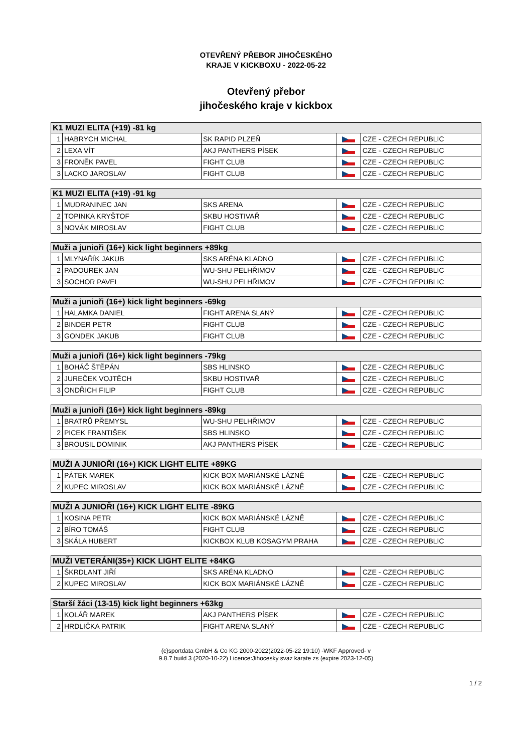OTEVŘENÝ PŘEBOR JIHOČESKÉHO
KRAJE V KICKBOXU - 2022-05-22
Otevřený přebor
jihočeského kraje v kickbox
| K1 MUZI ELITA (+19) -81 kg | | | | |
| --- | --- | --- | --- | --- |
| 1 | HABRYCH MICHAL | SK RAPID PLZEŇ | | CZE - CZECH REPUBLIC |
| 2 | LEXA VÍT | AKJ PANTHERS PÍSEK | | CZE - CZECH REPUBLIC |
| 3 | FRONĚK PAVEL | FIGHT CLUB | | CZE - CZECH REPUBLIC |
| 3 | LACKO JAROSLAV | FIGHT CLUB | | CZE - CZECH REPUBLIC |
| K1 MUZI ELITA (+19) -91 kg | | | | |
| --- | --- | --- | --- | --- |
| 1 | MUDRANINEC JAN | SKS ARENA | | CZE - CZECH REPUBLIC |
| 2 | TOPINKA KRYŠTOF | SKBU HOSTIVAŘ | | CZE - CZECH REPUBLIC |
| 3 | NOVÁK MIROSLAV | FIGHT CLUB | | CZE - CZECH REPUBLIC |
| Muži a junioři (16+) kick light beginners +89kg | | | | |
| --- | --- | --- | --- | --- |
| 1 | MLYNAŘÍK JAKUB | SKS ARÉNA KLADNO | | CZE - CZECH REPUBLIC |
| 2 | PADOUREK JAN | WU-SHU PELHŘIMOV | | CZE - CZECH REPUBLIC |
| 3 | SOCHOR PAVEL | WU-SHU PELHŘIMOV | | CZE - CZECH REPUBLIC |
| Muži a junioři (16+) kick light beginners -69kg | | | | |
| --- | --- | --- | --- | --- |
| 1 | HALAMKA DANIEL | FIGHT ARENA SLANÝ | | CZE - CZECH REPUBLIC |
| 2 | BINDER PETR | FIGHT CLUB | | CZE - CZECH REPUBLIC |
| 3 | GONDEK JAKUB | FIGHT CLUB | | CZE - CZECH REPUBLIC |
| Muži a junioři (16+) kick light beginners -79kg | | | | |
| --- | --- | --- | --- | --- |
| 1 | BOHÁČ ŠTĚPÁN | SBS HLINSKO | | CZE - CZECH REPUBLIC |
| 2 | JUREČEK VOJTĚCH | SKBU HOSTIVAŘ | | CZE - CZECH REPUBLIC |
| 3 | ONDŘICH FILIP | FIGHT CLUB | | CZE - CZECH REPUBLIC |
| Muži a junioři (16+) kick light beginners -89kg | | | | |
| --- | --- | --- | --- | --- |
| 1 | BRATRŮ PŘEMYSL | WU-SHU PELHŘIMOV | | CZE - CZECH REPUBLIC |
| 2 | PICEK FRANTIŠEK | SBS HLINSKO | | CZE - CZECH REPUBLIC |
| 3 | BROUSIL DOMINIK | AKJ PANTHERS PÍSEK | | CZE - CZECH REPUBLIC |
| MUŽI A JUNIOŘI (16+) KICK LIGHT ELITE +89KG | | | | |
| --- | --- | --- | --- | --- |
| 1 | PÁTEK MAREK | KICK BOX MARIÁNSKÉ LÁZNĚ | | CZE - CZECH REPUBLIC |
| 2 | KUPEC MIROSLAV | KICK BOX MARIÁNSKÉ LÁZNĚ | | CZE - CZECH REPUBLIC |
| MUŽI A JUNIOŘI (16+) KICK LIGHT ELITE -89KG | | | | |
| --- | --- | --- | --- | --- |
| 1 | KOSINA PETR | KICK BOX MARIÁNSKÉ LÁZNĚ | | CZE - CZECH REPUBLIC |
| 2 | BÍRO TOMÁŠ | FIGHT CLUB | | CZE - CZECH REPUBLIC |
| 3 | SKÁLA HUBERT | KICKBOX KLUB KOSAGYM PRAHA | | CZE - CZECH REPUBLIC |
| MUŽI VETERÁNI(35+) KICK LIGHT ELITE +84KG | | | | |
| --- | --- | --- | --- | --- |
| 1 | ŠKRDLANT JIŘÍ | SKS ARÉNA KLADNO | | CZE - CZECH REPUBLIC |
| 2 | KUPEC MIROSLAV | KICK BOX MARIÁNSKÉ LÁZNĚ | | CZE - CZECH REPUBLIC |
| Starší žáci (13-15) kick light beginners +63kg | | | | |
| --- | --- | --- | --- | --- |
| 1 | KOLÁŘ MAREK | AKJ PANTHERS PÍSEK | | CZE - CZECH REPUBLIC |
| 2 | HRDLIČKA PATRIK | FIGHT ARENA SLANÝ | | CZE - CZECH REPUBLIC |
(c)sportdata GmbH & Co KG 2000-2022(2022-05-22 19:10) -WKF Approved- v
9.8.7 build 3 (2020-10-22) Licence:Jihocesky svaz karate zs (expire 2023-12-05)
1 / 2